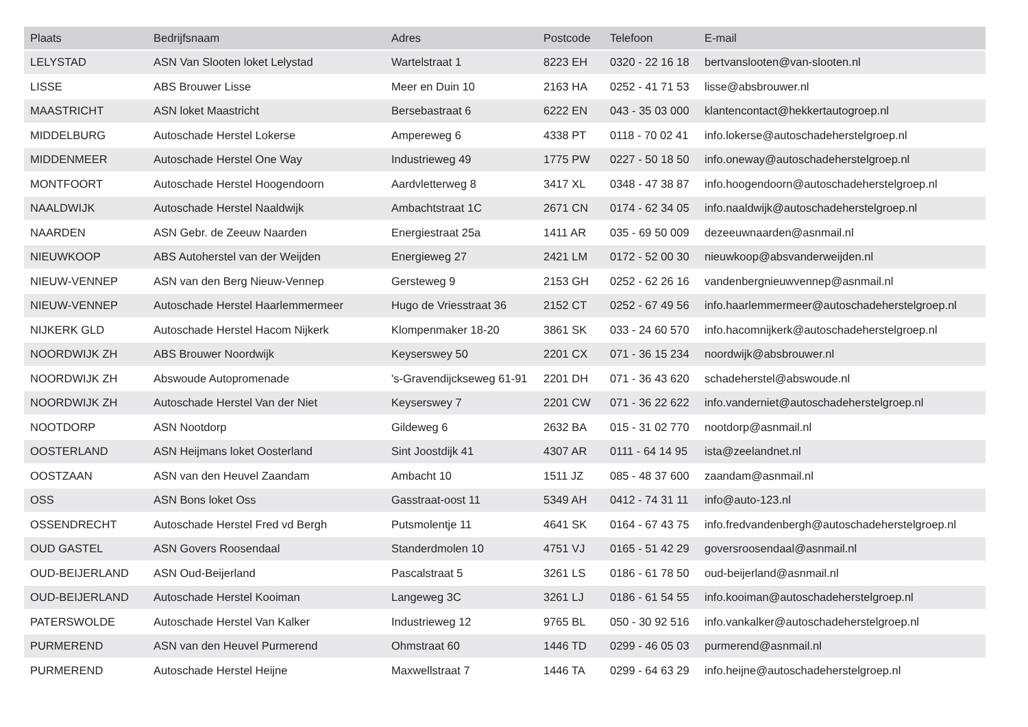| Plaats | Bedrijfsnaam | Adres | Postcode | Telefoon | E-mail |
| --- | --- | --- | --- | --- | --- |
| LELYSTAD | ASN Van Slooten loket Lelystad | Wartelstraat 1 | 8223 EH | 0320 - 22 16 18 | bertvanslooten@van-slooten.nl |
| LISSE | ABS Brouwer Lisse | Meer en Duin 10 | 2163 HA | 0252 - 41 71 53 | lisse@absbrouwer.nl |
| MAASTRICHT | ASN loket Maastricht | Bersebastraat 6 | 6222 EN | 043 - 35 03 000 | klantencontact@hekkertautogroep.nl |
| MIDDELBURG | Autoschade Herstel Lokerse | Ampereweg 6 | 4338 PT | 0118 - 70 02 41 | info.lokerse@autoschadeherstelgroep.nl |
| MIDDENMEER | Autoschade Herstel One Way | Industrieweg 49 | 1775 PW | 0227 - 50 18 50 | info.oneway@autoschadeherstelgroep.nl |
| MONTFOORT | Autoschade Herstel Hoogendoorn | Aardvletterweg 8 | 3417 XL | 0348 - 47 38 87 | info.hoogendoorn@autoschadeherstelgroep.nl |
| NAALDWIJK | Autoschade Herstel Naaldwijk | Ambachtstraat 1C | 2671 CN | 0174 - 62 34 05 | info.naaldwijk@autoschadeherstelgroep.nl |
| NAARDEN | ASN Gebr. de Zeeuw Naarden | Energiestraat 25a | 1411 AR | 035 - 69 50 009 | dezeeuwnaarden@asnmail.nl |
| NIEUWKOOP | ABS Autoherstel van der Weijden | Energieweg 27 | 2421 LM | 0172 - 52 00 30 | nieuwkoop@absvanderweijden.nl |
| NIEUW-VENNEP | ASN van den Berg Nieuw-Vennep | Gersteweg 9 | 2153 GH | 0252 - 62 26 16 | vandenbergnieuwvennep@asnmail.nl |
| NIEUW-VENNEP | Autoschade Herstel Haarlemmermeer | Hugo de Vriesstraat 36 | 2152 CT | 0252 - 67 49 56 | info.haarlemmermeer@autoschadeherstelgroep.nl |
| NIJKERK GLD | Autoschade Herstel Hacom Nijkerk | Klompenmaker 18-20 | 3861 SK | 033 - 24 60 570 | info.hacomnijkerk@autoschadeherstelgroep.nl |
| NOORDWIJK ZH | ABS Brouwer Noordwijk | Keyserswey 50 | 2201 CX | 071 - 36 15 234 | noordwijk@absbrouwer.nl |
| NOORDWIJK ZH | Abswoude Autopromenade | 's-Gravendijckseweg 61-91 | 2201 DH | 071 - 36 43 620 | schadeherstel@abswoude.nl |
| NOORDWIJK ZH | Autoschade Herstel Van der Niet | Keyserswey 7 | 2201 CW | 071 - 36 22 622 | info.vanderniet@autoschadeherstelgroep.nl |
| NOOTDORP | ASN Nootdorp | Gildeweg 6 | 2632 BA | 015 - 31 02 770 | nootdorp@asnmail.nl |
| OOSTERLAND | ASN Heijmans loket Oosterland | Sint Joostdijk 41 | 4307 AR | 0111 - 64 14 95 | ista@zeelandnet.nl |
| OOSTZAAN | ASN van den Heuvel Zaandam | Ambacht 10 | 1511 JZ | 085 - 48 37 600 | zaandam@asnmail.nl |
| OSS | ASN Bons loket Oss | Gasstraat-oost 11 | 5349 AH | 0412 - 74 31 11 | info@auto-123.nl |
| OSSENDRECHT | Autoschade Herstel Fred vd Bergh | Putsmolentje 11 | 4641 SK | 0164 - 67 43 75 | info.fredvandenbergh@autoschadeherstelgroep.nl |
| OUD GASTEL | ASN Govers Roosendaal | Standerdmolen 10 | 4751 VJ | 0165 - 51 42 29 | goversroosendaal@asnmail.nl |
| OUD-BEIJERLAND | ASN Oud-Beijerland | Pascalstraat 5 | 3261 LS | 0186 - 61 78 50 | oud-beijerland@asnmail.nl |
| OUD-BEIJERLAND | Autoschade Herstel Kooiman | Langeweg 3C | 3261 LJ | 0186 - 61 54 55 | info.kooiman@autoschadeherstelgroep.nl |
| PATERSWOLDE | Autoschade Herstel Van Kalker | Industrieweg 12 | 9765 BL | 050 - 30 92 516 | info.vankalker@autoschadeherstelgroep.nl |
| PURMEREND | ASN van den Heuvel Purmerend | Ohmstraat 60 | 1446 TD | 0299 - 46 05 03 | purmerend@asnmail.nl |
| PURMEREND | Autoschade Herstel Heijne | Maxwellstraat 7 | 1446 TA | 0299 - 64 63 29 | info.heijne@autoschadeherstelgroep.nl |